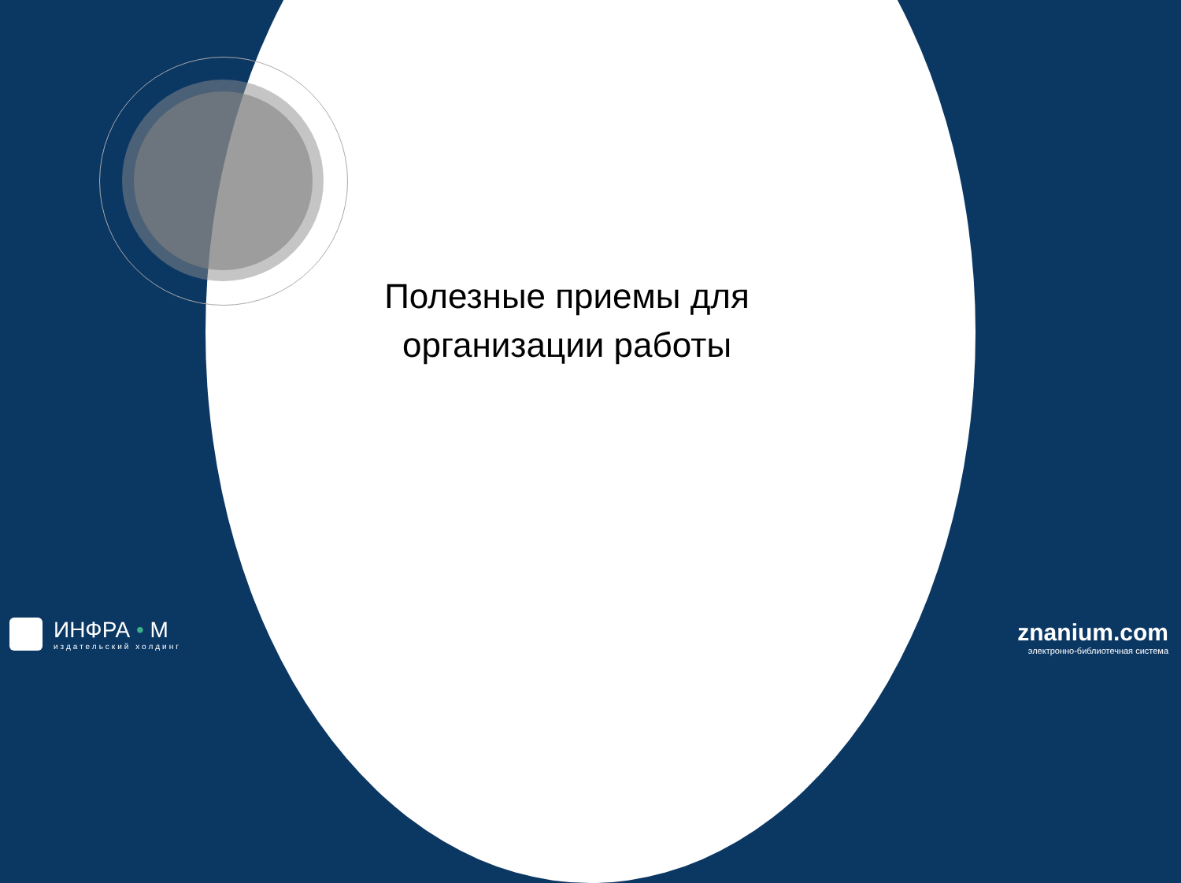Полезные приемы для организации работы
ИНФРА • М
издательский холдинг
znanium.com
электронно-библиотечная система